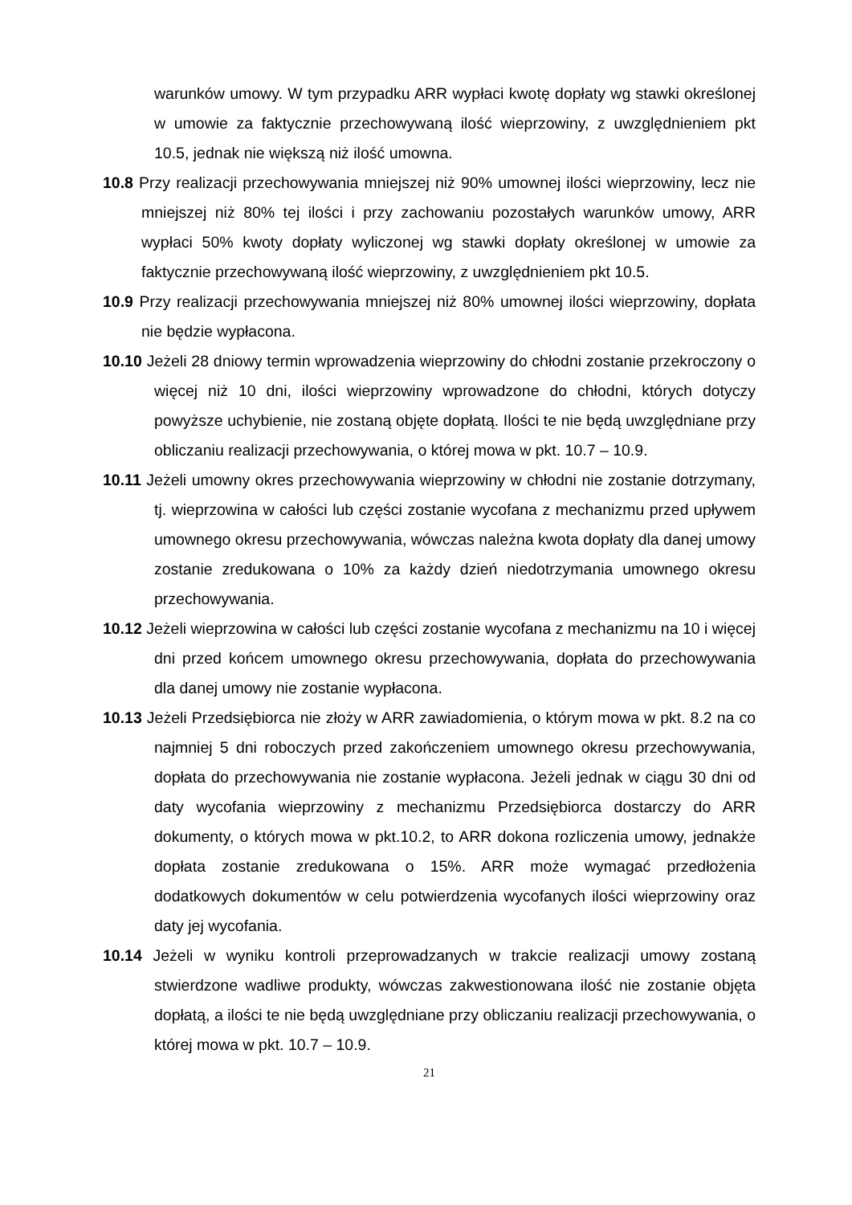warunków umowy. W tym przypadku ARR wypłaci kwotę dopłaty wg stawki określonej w umowie za faktycznie przechowywaną ilość wieprzowiny, z uwzględnieniem pkt 10.5, jednak nie większą niż ilość umowna.
10.8 Przy realizacji przechowywania mniejszej niż 90% umownej ilości wieprzowiny, lecz nie mniejszej niż 80% tej ilości i przy zachowaniu pozostałych warunków umowy, ARR wypłaci 50% kwoty dopłaty wyliczonej wg stawki dopłaty określonej w umowie za faktycznie przechowywaną ilość wieprzowiny, z uwzględnieniem pkt 10.5.
10.9 Przy realizacji przechowywania mniejszej niż 80% umownej ilości wieprzowiny, dopłata nie będzie wypłacona.
10.10 Jeżeli 28 dniowy termin wprowadzenia wieprzowiny do chłodni zostanie przekroczony o więcej niż 10 dni, ilości wieprzowiny wprowadzone do chłodni, których dotyczy powyższe uchybienie, nie zostaną objęte dopłatą. Ilości te nie będą uwzględniane przy obliczaniu realizacji przechowywania, o której mowa w pkt. 10.7 – 10.9.
10.11 Jeżeli umowny okres przechowywania wieprzowiny w chłodni nie zostanie dotrzymany, tj. wieprzowina w całości lub części zostanie wycofana z mechanizmu przed upływem umownego okresu przechowywania, wówczas należna kwota dopłaty dla danej umowy zostanie zredukowana o 10% za każdy dzień niedotrzymania umownego okresu przechowywania.
10.12 Jeżeli wieprzowina w całości lub części zostanie wycofana z mechanizmu na 10 i więcej dni przed końcem umownego okresu przechowywania, dopłata do przechowywania dla danej umowy nie zostanie wypłacona.
10.13 Jeżeli Przedsiębiorca nie złoży w ARR zawiadomienia, o którym mowa w pkt. 8.2 na co najmniej 5 dni roboczych przed zakończeniem umownego okresu przechowywania, dopłata do przechowywania nie zostanie wypłacona. Jeżeli jednak w ciągu 30 dni od daty wycofania wieprzowiny z mechanizmu Przedsiębiorca dostarczy do ARR dokumenty, o których mowa w pkt.10.2, to ARR dokona rozliczenia umowy, jednakże dopłata zostanie zredukowana o 15%. ARR może wymagać przedłożenia dodatkowych dokumentów w celu potwierdzenia wycofanych ilości wieprzowiny oraz daty jej wycofania.
10.14 Jeżeli w wyniku kontroli przeprowadzanych w trakcie realizacji umowy zostaną stwierdzone wadliwe produkty, wówczas zakwestionowana ilość nie zostanie objęta dopłatą, a ilości te nie będą uwzględniane przy obliczaniu realizacji przechowywania, o której mowa w pkt. 10.7 – 10.9.
21